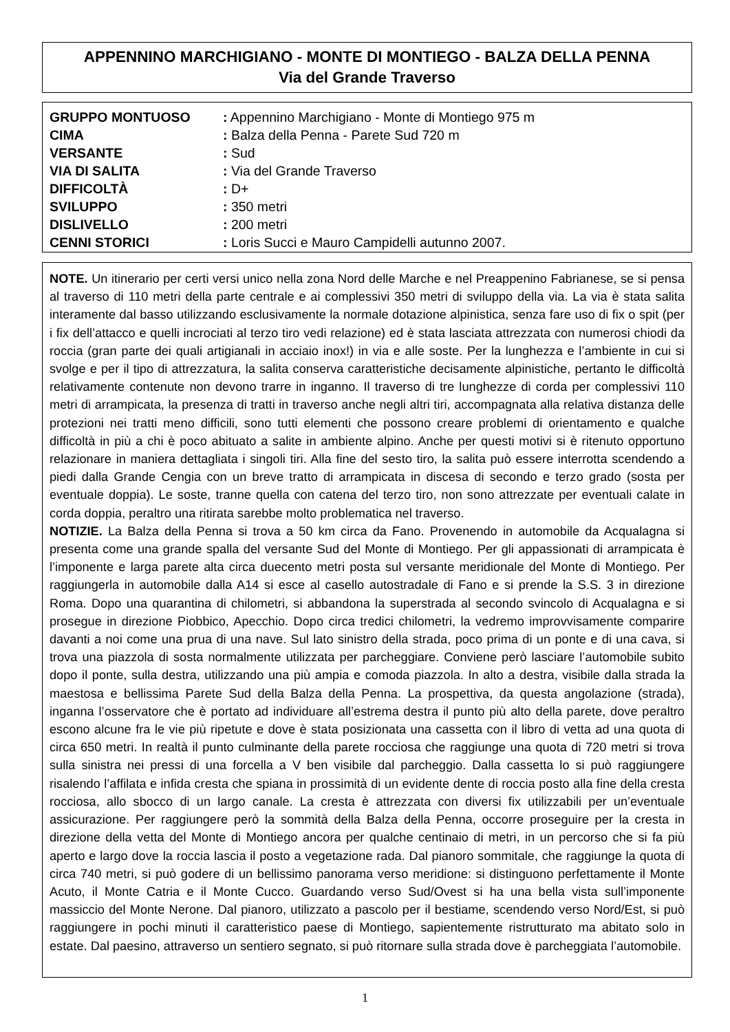APPENNINO MARCHIGIANO - MONTE DI MONTIEGO - BALZA DELLA PENNA
Via del Grande Traverso
| GRUPPO MONTUOSO | : Appennino Marchigiano - Monte di Montiego 975 m |
| CIMA | : Balza della Penna - Parete Sud 720 m |
| VERSANTE | : Sud |
| VIA DI SALITA | : Via del Grande Traverso |
| DIFFICOLTÀ | : D+ |
| SVILUPPO | : 350 metri |
| DISLIVELLO | : 200 metri |
| CENNI STORICI | : Loris Succi e Mauro Campidelli autunno 2007. |
NOTE. Un itinerario per certi versi unico nella zona Nord delle Marche e nel Preappenino Fabrianese, se si pensa al traverso di 110 metri della parte centrale e ai complessivi 350 metri di sviluppo della via. La via è stata salita interamente dal basso utilizzando esclusivamente la normale dotazione alpinistica, senza fare uso di fix o spit (per i fix dell’attacco e quelli incrociati al terzo tiro vedi relazione) ed è stata lasciata attrezzata con numerosi chiodi da roccia (gran parte dei quali artigianali in acciaio inox!) in via e alle soste. Per la lunghezza e l’ambiente in cui si svolge e per il tipo di attrezzatura, la salita conserva caratteristiche decisamente alpinistiche, pertanto le difficoltà relativamente contenute non devono trarre in inganno. Il traverso di tre lunghezze di corda per complessivi 110 metri di arrampicata, la presenza di tratti in traverso anche negli altri tiri, accompagnata alla relativa distanza delle protezioni nei tratti meno difficili, sono tutti elementi che possono creare problemi di orientamento e qualche difficoltà in più a chi è poco abituato a salite in ambiente alpino. Anche per questi motivi si è ritenuto opportuno relazionare in maniera dettagliata i singoli tiri. Alla fine del sesto tiro, la salita può essere interrotta scendendo a piedi dalla Grande Cengia con un breve tratto di arrampicata in discesa di secondo e terzo grado (sosta per eventuale doppia). Le soste, tranne quella con catena del terzo tiro, non sono attrezzate per eventuali calate in corda doppia, peraltro una ritirata sarebbe molto problematica nel traverso.
NOTIZIE. La Balza della Penna si trova a 50 km circa da Fano. Provenendo in automobile da Acqualagna si presenta come una grande spalla del versante Sud del Monte di Montiego. Per gli appassionati di arrampicata è l’imponente e larga parete alta circa duecento metri posta sul versante meridionale del Monte di Montiego. Per raggiungerla in automobile dalla A14 si esce al casello autostradale di Fano e si prende la S.S. 3 in direzione Roma. Dopo una quarantina di chilometri, si abbandona la superstrada al secondo svincolo di Acqualagna e si prosegue in direzione Piobbico, Apecchio. Dopo circa tredici chilometri, la vedremo improvvisamente comparire davanti a noi come una prua di una nave. Sul lato sinistro della strada, poco prima di un ponte e di una cava, si trova una piazzola di sosta normalmente utilizzata per parcheggiare. Conviene però lasciare l’automobile subito dopo il ponte, sulla destra, utilizzando una più ampia e comoda piazzola. In alto a destra, visibile dalla strada la maestosa e bellissima Parete Sud della Balza della Penna. La prospettiva, da questa angolazione (strada), inganna l’osservatore che è portato ad individuare all’estrema destra il punto più alto della parete, dove peraltro escono alcune fra le vie più ripetute e dove è stata posizionata una cassetta con il libro di vetta ad una quota di circa 650 metri. In realtà il punto culminante della parete rocciosa che raggiunge una quota di 720 metri si trova sulla sinistra nei pressi di una forcella a V ben visibile dal parcheggio. Dalla cassetta lo si può raggiungere risalendo l’affilata e infida cresta che spiana in prossimità di un evidente dente di roccia posto alla fine della cresta rocciosa, allo sbocco di un largo canale. La cresta è attrezzata con diversi fix utilizzabili per un’eventuale assicurazione. Per raggiungere però la sommità della Balza della Penna, occorre proseguire per la cresta in direzione della vetta del Monte di Montiego ancora per qualche centinaio di metri, in un percorso che si fa più aperto e largo dove la roccia lascia il posto a vegetazione rada. Dal pianoro sommitale, che raggiunge la quota di circa 740 metri, si può godere di un bellissimo panorama verso meridione: si distinguono perfettamente il Monte Acuto, il Monte Catria e il Monte Cucco. Guardando verso Sud/Ovest si ha una bella vista sull’imponente massiccio del Monte Nerone. Dal pianoro, utilizzato a pascolo per il bestiame, scendendo verso Nord/Est, si può raggiungere in pochi minuti il caratteristico paese di Montiego, sapientemente ristrutturato ma abitato solo in estate. Dal paesino, attraverso un sentiero segnato, si può ritornare sulla strada dove è parcheggiata l’automobile.
1